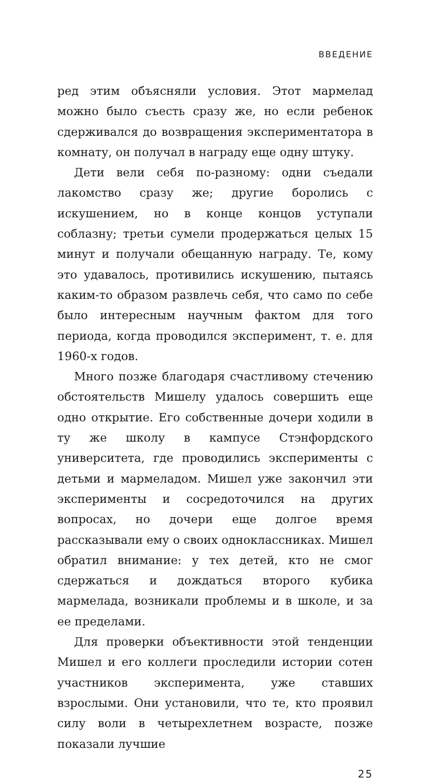ВВЕДЕНИЕ
ред этим объясняли условия. Этот мармелад можно было съесть сразу же, но если ребенок сдерживался до возвращения экспериментатора в комнату, он получал в награду еще одну штуку.
Дети вели себя по-разному: одни съедали лакомство сразу же; другие боролись с искушением, но в конце концов уступали соблазну; третьи сумели продержаться целых 15 минут и получали обещанную награду. Те, кому это удавалось, противились искушению, пытаясь каким-то образом развлечь себя, что само по себе было интересным научным фактом для того периода, когда проводился эксперимент, т. е. для 1960-х годов.
Много позже благодаря счастливому стечению обстоятельств Мишелу удалось совершить еще одно открытие. Его собственные дочери ходили в ту же школу в кампусе Стэнфордского университета, где проводились эксперименты с детьми и мармеладом. Мишел уже закончил эти эксперименты и сосредоточился на других вопросах, но дочери еще долгое время рассказывали ему о своих одноклассниках. Мишел обратил внимание: у тех детей, кто не смог сдержаться и дождаться второго кубика мармелада, возникали проблемы и в школе, и за ее пределами.
Для проверки объективности этой тенденции Мишел и его коллеги проследили истории сотен участников эксперимента, уже ставших взрослыми. Они установили, что те, кто проявил силу воли в четырехлетнем возрасте, позже показали лучшие
25